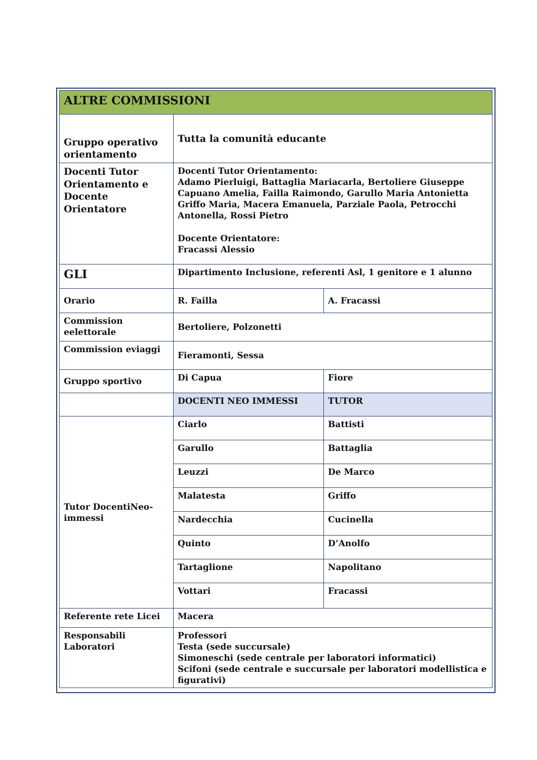| ALTRE COMMISSIONI | | |
| Gruppo operativo orientamento | Tutta la comunità educante | |
| Docenti Tutor Orientamento e Docente Orientatore | Docenti Tutor Orientamento: Adamo Pierluigi, Battaglia Mariacarla, Bertoliere Giuseppe Capuano Amelia, Failla Raimondo, Garullo Maria Antonietta Griffo Maria, Macera Emanuela, Parziale Paola, Petrocchi Antonella, Rossi Pietro Docente Orientatore: Fracassi Alessio | |
| GLI | Dipartimento Inclusione, referenti Asl, 1 genitore e 1 alunno | |
| Orario | R. Failla | A. Fracassi |
| Commission eelettorale | Bertoliere, Polzonetti | |
| Commission eviaggi | Fieramonti, Sessa | |
| Gruppo sportivo | Di Capua | Fiore |
| | DOCENTI NEO IMMESSI | TUTOR |
| Tutor DocentiNeo-immessi | Ciarlo | Battisti |
| | Garullo | Battaglia |
| | Leuzzi | De Marco |
| | Malatesta | Griffo |
| | Nardecchia | Cucinella |
| | Quinto | D’Anolfo |
| | Tartaglione | Napolitano |
| | Vottari | Fracassi |
| Referente rete Licei | Macera | |
| Responsabili Laboratori | Professori Testa (sede succursale) Simoneschi (sede centrale per laboratori informatici) Scifoni (sede centrale e succursale per laboratori modellistica e figurativi) | |